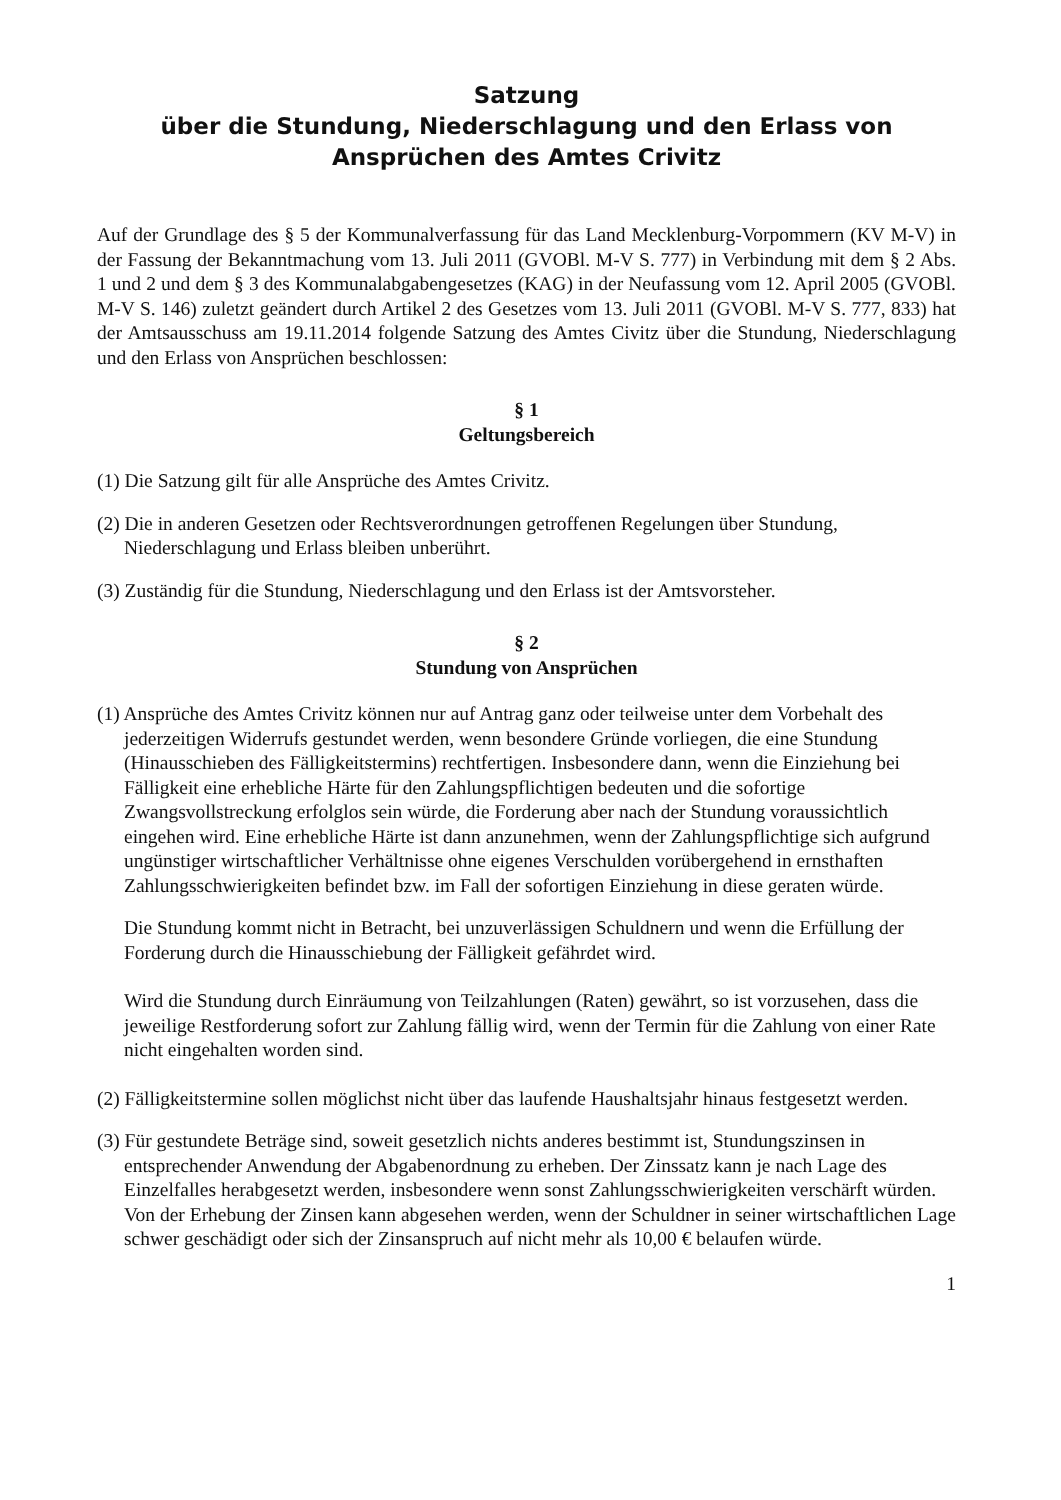Satzung
über die Stundung, Niederschlagung und den Erlass von
Ansprüchen des Amtes Crivitz
Auf der Grundlage des § 5 der Kommunalverfassung für das Land Mecklenburg-Vorpommern (KV M-V) in der Fassung der Bekanntmachung vom 13. Juli 2011 (GVOBl. M-V S. 777) in Verbindung mit dem § 2 Abs. 1 und 2 und dem § 3 des Kommunalabgabengesetzes (KAG) in der Neufassung vom 12. April 2005 (GVOBl. M-V S. 146) zuletzt geändert durch Artikel 2 des Gesetzes vom 13. Juli 2011 (GVOBl. M-V S. 777, 833) hat der Amtsausschuss am 19.11.2014 folgende Satzung des Amtes Civitz über die Stundung, Niederschlagung und den Erlass von Ansprüchen beschlossen:
§ 1
Geltungsbereich
(1) Die Satzung gilt für alle Ansprüche des Amtes Crivitz.
(2) Die in anderen Gesetzen oder Rechtsverordnungen getroffenen Regelungen über Stundung, Niederschlagung und Erlass bleiben unberührt.
(3) Zuständig für die Stundung, Niederschlagung und den Erlass ist der Amtsvorsteher.
§ 2
Stundung von Ansprüchen
(1) Ansprüche des Amtes Crivitz können nur auf Antrag ganz oder teilweise unter dem Vorbehalt des jederzeitigen Widerrufs gestundet werden, wenn besondere Gründe vorliegen, die eine Stundung (Hinausschieben des Fälligkeitstermins) rechtfertigen. Insbesondere dann, wenn die Einziehung bei Fälligkeit eine erhebliche Härte für den Zahlungspflichtigen bedeuten und die sofortige Zwangsvollstreckung erfolglos sein würde, die Forderung aber nach der Stundung voraussichtlich eingehen wird. Eine erhebliche Härte ist dann anzunehmen, wenn der Zahlungspflichtige sich aufgrund ungünstiger wirtschaftlicher Verhältnisse ohne eigenes Verschulden vorübergehend in ernsthaften Zahlungsschwierigkeiten befindet bzw. im Fall der sofortigen Einziehung in diese geraten würde.
Die Stundung kommt nicht in Betracht, bei unzuverlässigen Schuldnern und wenn die Erfüllung der Forderung durch die Hinausschiebung der Fälligkeit gefährdet wird.
Wird die Stundung durch Einräumung von Teilzahlungen (Raten) gewährt, so ist vorzusehen, dass die jeweilige Restforderung sofort zur Zahlung fällig wird, wenn der Termin für die Zahlung von einer Rate nicht eingehalten worden sind.
(2) Fälligkeitstermine sollen möglichst nicht über das laufende Haushaltsjahr hinaus festgesetzt werden.
(3) Für gestundete Beträge sind, soweit gesetzlich nichts anderes bestimmt ist, Stundungszinsen in entsprechender Anwendung der Abgabenordnung zu erheben. Der Zinssatz kann je nach Lage des Einzelfalles herabgesetzt werden, insbesondere wenn sonst Zahlungsschwierigkeiten verschärft würden. Von der Erhebung der Zinsen kann abgesehen werden, wenn der Schuldner in seiner wirtschaftlichen Lage schwer geschädigt oder sich der Zinsanspruch auf nicht mehr als 10,00 € belaufen würde.
1